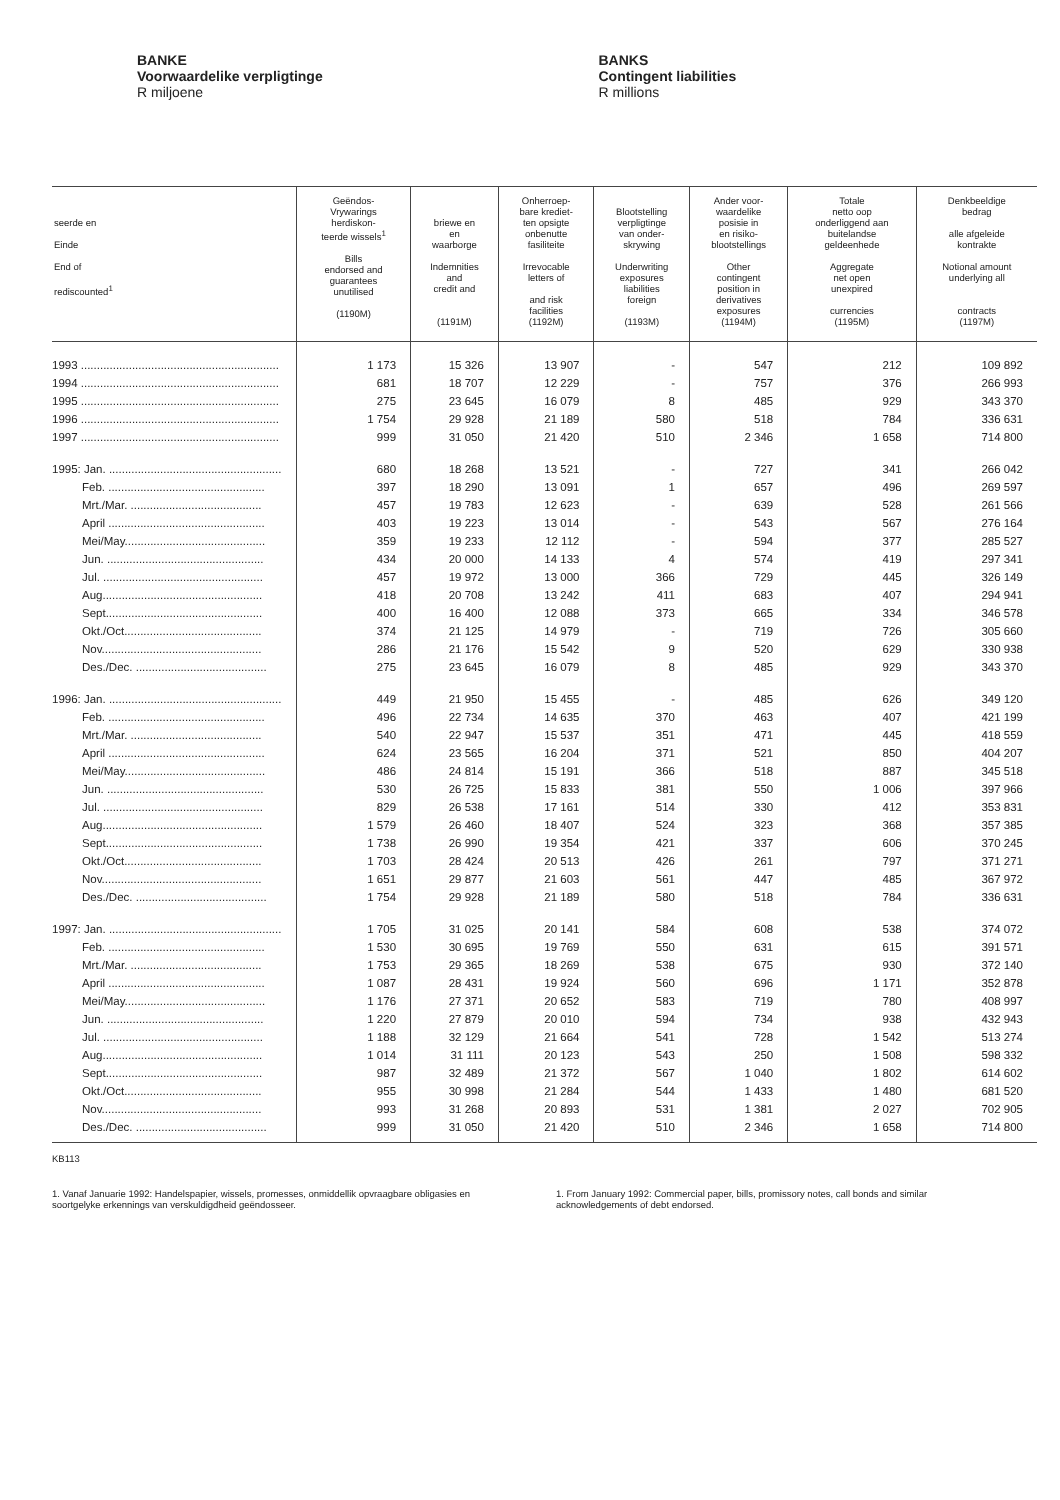BANKE
Voorwaardelike verpligtinge
R miljoene
BANKS
Contingent liabilities
R millions
| seerde en Einde End of rediscounted<sup>1</sup> | Geëndos- Vrywarings herdiskon- teerde wissels<sup>1</sup> Bills endorsed and guarantees unutilised (1190M) | briewe en en waarborge Indemnities and credit and (1191M) | Onherroep- bare krediet- ten opsigte onbenutte fasiliteite Irrevocable letters of and risk facilities (1192M) | Blootstelling verpligtinge van onder- skrywing Underwriting exposures liabilities foreign (1193M) | Ander voor- waardelike posisie in en risiko- blootstellings Other contingent position in derivatives exposures (1194M) | Totale netto oop onderliggend aan buitelandse geldeenhede Aggregate net open unexpired currencies (1195M) | Denkbeeldige bedrag alle afgeleide kontrakte Notional amount underlying all contracts (1197M) |
| --- | --- | --- | --- | --- | --- | --- | --- |
| 1993 .............................................................. | 1 173 | 15 326 | 13 907 | - | 547 | 212 | 109 892 |
| 1994 .............................................................. | 681 | 18 707 | 12 229 | - | 757 | 376 | 266 993 |
| 1995 .............................................................. | 275 | 23 645 | 16 079 | 8 | 485 | 929 | 343 370 |
| 1996 .............................................................. | 1 754 | 29 928 | 21 189 | 580 | 518 | 784 | 336 631 |
| 1997 .............................................................. | 999 | 31 050 | 21 420 | 510 | 2 346 | 1 658 | 714 800 |
| 1995: Jan. ...................................................... | 680 | 18 268 | 13 521 | - | 727 | 341 | 266 042 |
| Feb. ................................................. | 397 | 18 290 | 13 091 | 1 | 657 | 496 | 269 597 |
| Mrt./Mar. ......................................... | 457 | 19 783 | 12 623 | - | 639 | 528 | 261 566 |
| April ................................................. | 403 | 19 223 | 13 014 | - | 543 | 567 | 276 164 |
| Mei/May............................................ | 359 | 19 233 | 12 112 | - | 594 | 377 | 285 527 |
| Jun. ................................................. | 434 | 20 000 | 14 133 | 4 | 574 | 419 | 297 341 |
| Jul. .................................................. | 457 | 19 972 | 13 000 | 366 | 729 | 445 | 326 149 |
| Aug.................................................. | 418 | 20 708 | 13 242 | 411 | 683 | 407 | 294 941 |
| Sept................................................. | 400 | 16 400 | 12 088 | 373 | 665 | 334 | 346 578 |
| Okt./Oct........................................... | 374 | 21 125 | 14 979 | - | 719 | 726 | 305 660 |
| Nov.................................................. | 286 | 21 176 | 15 542 | 9 | 520 | 629 | 330 938 |
| Des./Dec. ......................................... | 275 | 23 645 | 16 079 | 8 | 485 | 929 | 343 370 |
| 1996: Jan. ...................................................... | 449 | 21 950 | 15 455 | - | 485 | 626 | 349 120 |
| Feb. ................................................. | 496 | 22 734 | 14 635 | 370 | 463 | 407 | 421 199 |
| Mrt./Mar. ......................................... | 540 | 22 947 | 15 537 | 351 | 471 | 445 | 418 559 |
| April ................................................. | 624 | 23 565 | 16 204 | 371 | 521 | 850 | 404 207 |
| Mei/May............................................ | 486 | 24 814 | 15 191 | 366 | 518 | 887 | 345 518 |
| Jun. ................................................. | 530 | 26 725 | 15 833 | 381 | 550 | 1 006 | 397 966 |
| Jul. .................................................. | 829 | 26 538 | 17 161 | 514 | 330 | 412 | 353 831 |
| Aug.................................................. | 1 579 | 26 460 | 18 407 | 524 | 323 | 368 | 357 385 |
| Sept................................................. | 1 738 | 26 990 | 19 354 | 421 | 337 | 606 | 370 245 |
| Okt./Oct........................................... | 1 703 | 28 424 | 20 513 | 426 | 261 | 797 | 371 271 |
| Nov.................................................. | 1 651 | 29 877 | 21 603 | 561 | 447 | 485 | 367 972 |
| Des./Dec. ......................................... | 1 754 | 29 928 | 21 189 | 580 | 518 | 784 | 336 631 |
| 1997: Jan. ...................................................... | 1 705 | 31 025 | 20 141 | 584 | 608 | 538 | 374 072 |
| Feb. ................................................. | 1 530 | 30 695 | 19 769 | 550 | 631 | 615 | 391 571 |
| Mrt./Mar. ......................................... | 1 753 | 29 365 | 18 269 | 538 | 675 | 930 | 372 140 |
| April ................................................. | 1 087 | 28 431 | 19 924 | 560 | 696 | 1 171 | 352 878 |
| Mei/May............................................ | 1 176 | 27 371 | 20 652 | 583 | 719 | 780 | 408 997 |
| Jun. ................................................. | 1 220 | 27 879 | 20 010 | 594 | 734 | 938 | 432 943 |
| Jul. .................................................. | 1 188 | 32 129 | 21 664 | 541 | 728 | 1 542 | 513 274 |
| Aug.................................................. | 1 014 | 31 111 | 20 123 | 543 | 250 | 1 508 | 598 332 |
| Sept................................................. | 987 | 32 489 | 21 372 | 567 | 1 040 | 1 802 | 614 602 |
| Okt./Oct........................................... | 955 | 30 998 | 21 284 | 544 | 1 433 | 1 480 | 681 520 |
| Nov.................................................. | 993 | 31 268 | 20 893 | 531 | 1 381 | 2 027 | 702 905 |
| Des./Dec. ......................................... | 999 | 31 050 | 21 420 | 510 | 2 346 | 1 658 | 714 800 |
KB113
1. Vanaf Januarie 1992: Handelspapier, wissels, promesses, onmiddellik opvraagbare obligasies en soortgelyke erkennings van verskuldigdheid geëndosseer.
1. From January 1992: Commercial paper, bills, promissory notes, call bonds and similar acknowledgements of debt endorsed.